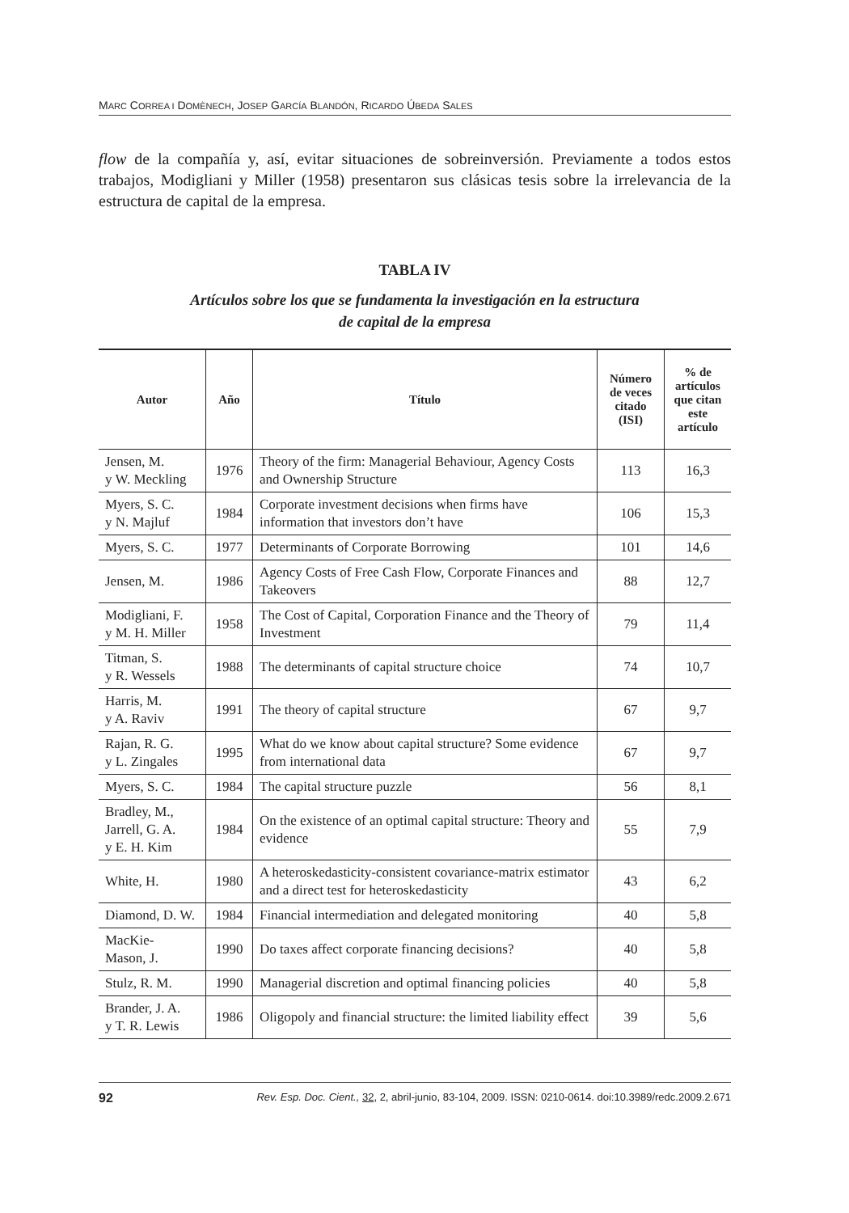MARC CORREA I DOMÈNECH, JOSEP GARCÍA BLANDÓN, RICARDO ÚBEDA SALES
flow de la compañía y, así, evitar situaciones de sobreinversión. Previamente a todos estos trabajos, Modigliani y Miller (1958) presentaron sus clásicas tesis sobre la irrelevancia de la estructura de capital de la empresa.
TABLA IV
Artículos sobre los que se fundamenta la investigación en la estructura
de capital de la empresa
| Autor | Año | Título | Número de veces citado (ISI) | % de artículos que citan este artículo |
| --- | --- | --- | --- | --- |
| Jensen, M. y W. Meckling | 1976 | Theory of the firm: Managerial Behaviour, Agency Costs and Ownership Structure | 113 | 16,3 |
| Myers, S. C. y N. Majluf | 1984 | Corporate investment decisions when firms have information that investors don’t have | 106 | 15,3 |
| Myers, S. C. | 1977 | Determinants of Corporate Borrowing | 101 | 14,6 |
| Jensen, M. | 1986 | Agency Costs of Free Cash Flow, Corporate Finances and Takeovers | 88 | 12,7 |
| Modigliani, F. y M. H. Miller | 1958 | The Cost of Capital, Corporation Finance and the Theory of Investment | 79 | 11,4 |
| Titman, S. y R. Wessels | 1988 | The determinants of capital structure choice | 74 | 10,7 |
| Harris, M. y A. Raviv | 1991 | The theory of capital structure | 67 | 9,7 |
| Rajan, R. G. y L. Zingales | 1995 | What do we know about capital structure? Some evidence from international data | 67 | 9,7 |
| Myers, S. C. | 1984 | The capital structure puzzle | 56 | 8,1 |
| Bradley, M., Jarrell, G. A. y E. H. Kim | 1984 | On the existence of an optimal capital structure: Theory and evidence | 55 | 7,9 |
| White, H. | 1980 | A heteroskedasticity-consistent covariance-matrix estimator and a direct test for heteroskedasticity | 43 | 6,2 |
| Diamond, D. W. | 1984 | Financial intermediation and delegated monitoring | 40 | 5,8 |
| MacKie- Mason, J. | 1990 | Do taxes affect corporate financing decisions? | 40 | 5,8 |
| Stulz, R. M. | 1990 | Managerial discretion and optimal financing policies | 40 | 5,8 |
| Brander, J. A. y T. R. Lewis | 1986 | Oligopoly and financial structure: the limited liability effect | 39 | 5,6 |
92 Rev. Esp. Doc. Cient., 32, 2, abril-junio, 83-104, 2009. ISSN: 0210-0614. doi:10.3989/redc.2009.2.671